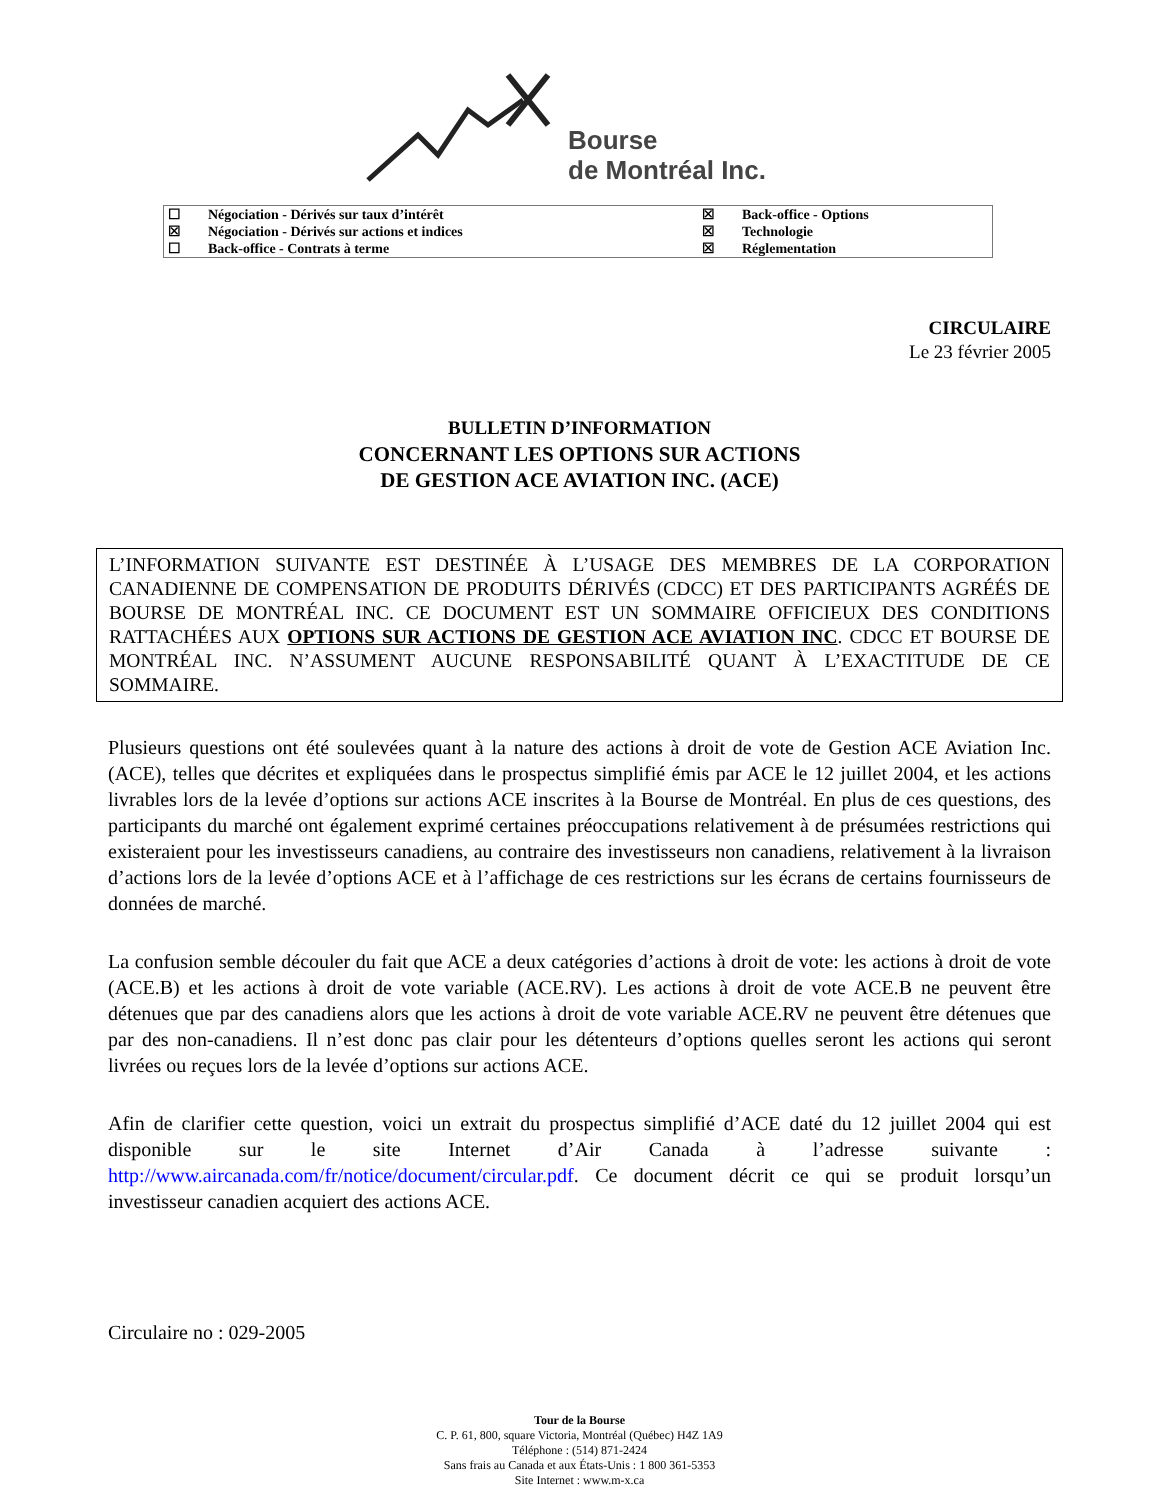Bourse
de Montréal Inc.
| ☐ | Négociation - Dérivés sur taux d’intérêt | ☒ | Back-office - Options |
| ☒ | Négociation - Dérivés sur actions et indices | ☒ | Technologie |
| ☐ | Back-office - Contrats à terme | ☒ | Réglementation |
CIRCULAIRE
Le 23 février 2005
BULLETIN D’INFORMATION
CONCERNANT LES OPTIONS SUR ACTIONS
DE GESTION ACE AVIATION INC. (ACE)
L’INFORMATION SUIVANTE EST DESTINÉE À L’USAGE DES MEMBRES DE LA CORPORATION CANADIENNE DE COMPENSATION DE PRODUITS DÉRIVÉS (CDCC) ET DES PARTICIPANTS AGRÉÉS DE BOURSE DE MONTRÉAL INC. CE DOCUMENT EST UN SOMMAIRE OFFICIEUX DES CONDITIONS RATTACHÉES AUX OPTIONS SUR ACTIONS DE GESTION ACE AVIATION INC. CDCC ET BOURSE DE MONTRÉAL INC. N’ASSUMENT AUCUNE RESPONSABILITÉ QUANT À L’EXACTITUDE DE CE SOMMAIRE.
Plusieurs questions ont été soulevées quant à la nature des actions à droit de vote de Gestion ACE Aviation Inc. (ACE), telles que décrites et expliquées dans le prospectus simplifié émis par ACE le 12 juillet 2004, et les actions livrables lors de la levée d’options sur actions ACE inscrites à la Bourse de Montréal. En plus de ces questions, des participants du marché ont également exprimé certaines préoccupations relativement à de présumées restrictions qui existeraient pour les investisseurs canadiens, au contraire des investisseurs non canadiens, relativement à la livraison d’actions lors de la levée d’options ACE et à l’affichage de ces restrictions sur les écrans de certains fournisseurs de données de marché.
La confusion semble découler du fait que ACE a deux catégories d’actions à droit de vote: les actions à droit de vote (ACE.B) et les actions à droit de vote variable (ACE.RV). Les actions à droit de vote ACE.B ne peuvent être détenues que par des canadiens alors que les actions à droit de vote variable ACE.RV ne peuvent être détenues que par des non-canadiens. Il n’est donc pas clair pour les détenteurs d’options quelles seront les actions qui seront livrées ou reçues lors de la levée d’options sur actions ACE.
Afin de clarifier cette question, voici un extrait du prospectus simplifié d’ACE daté du 12 juillet 2004 qui est disponible sur le site Internet d’Air Canada à l’adresse suivante : http://www.aircanada.com/fr/notice/document/circular.pdf. Ce document décrit ce qui se produit lorsqu’un investisseur canadien acquiert des actions ACE.
Circulaire no : 029-2005
Tour de la Bourse
C. P. 61, 800, square Victoria, Montréal (Québec) H4Z 1A9
Téléphone : (514) 871-2424
Sans frais au Canada et aux États-Unis : 1 800 361-5353
Site Internet : www.m-x.ca